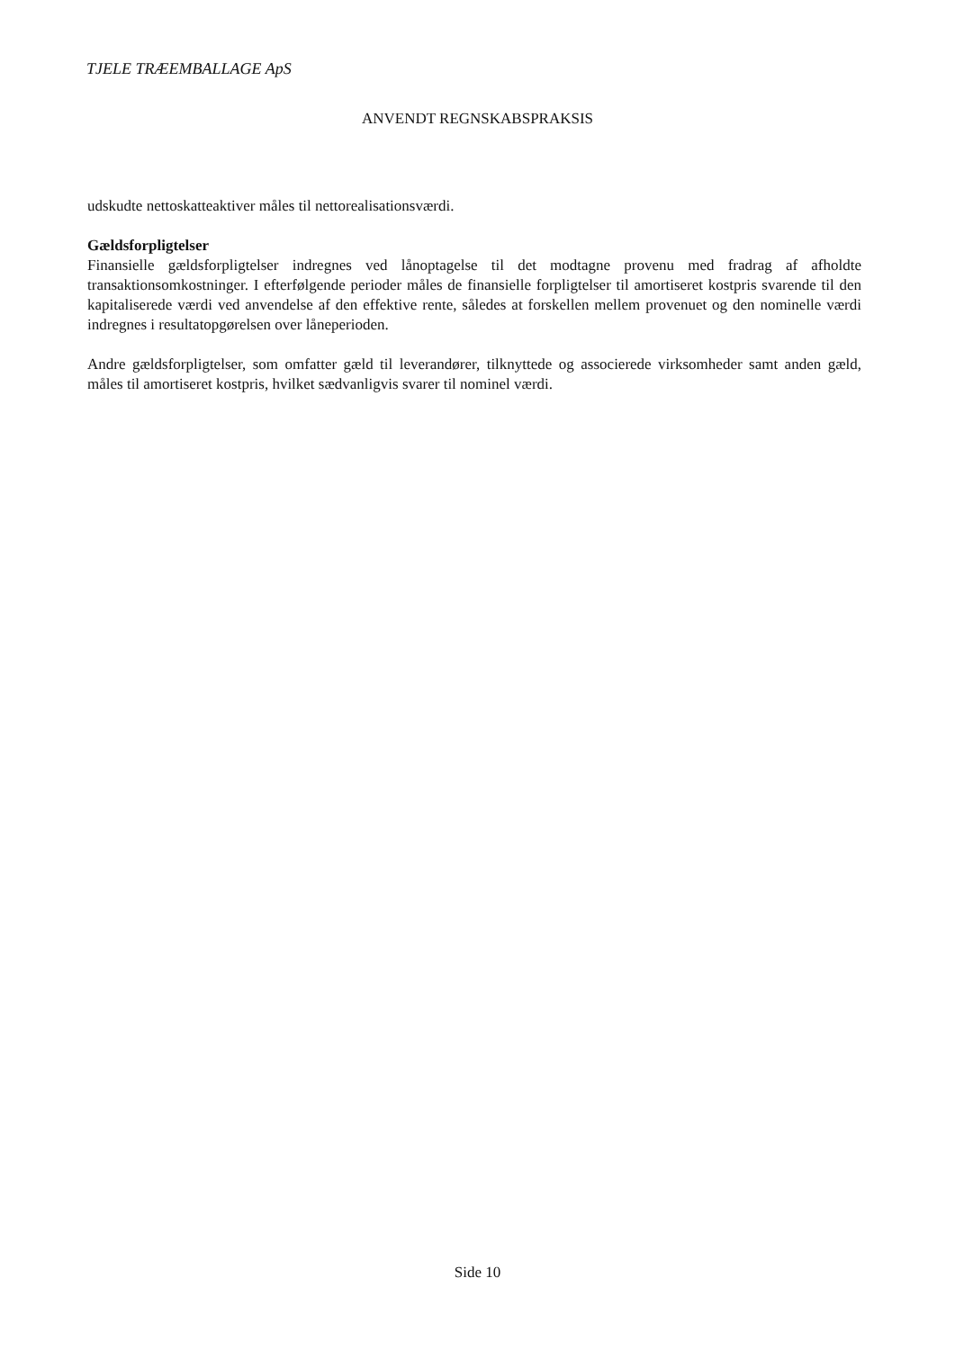TJELE TRÆEMBALLAGE ApS
ANVENDT REGNSKABSPRAKSIS
udskudte nettoskatteaktiver måles til nettorealisationsværdi.
Gældsforpligtelser
Finansielle gældsforpligtelser indregnes ved lånoptagelse til det modtagne provenu med fradrag af afholdte transaktionsomkostninger. I efterfølgende perioder måles de finansielle forpligtelser til amortiseret kostpris svarende til den kapitaliserede værdi ved anvendelse af den effektive rente, således at forskellen mellem provenuet og den nominelle værdi indregnes i resultatopgørelsen over låneperioden.
Andre gældsforpligtelser, som omfatter gæld til leverandører, tilknyttede og associerede virksomheder samt anden gæld, måles til amortiseret kostpris, hvilket sædvanligvis svarer til nominel værdi.
Side 10